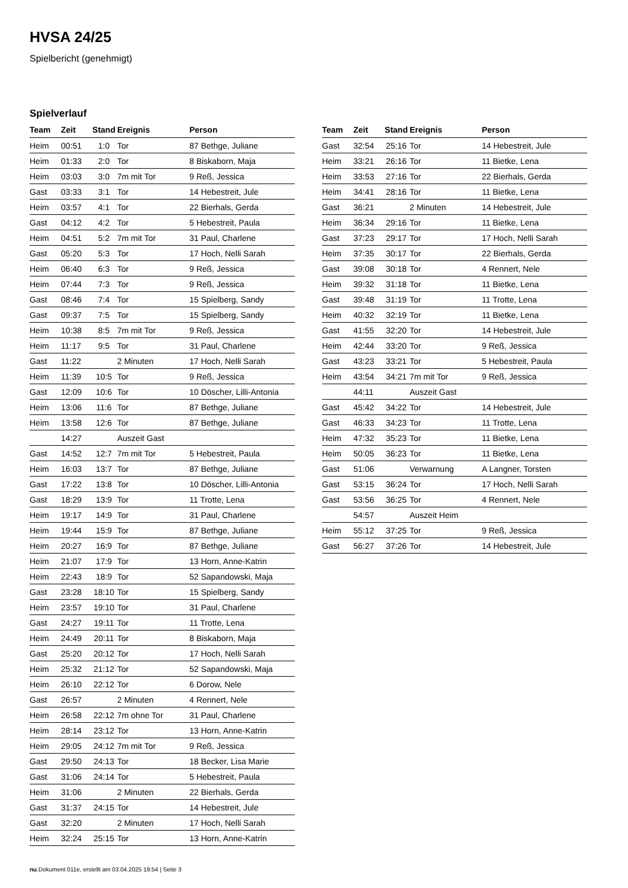HVSA 24/25
Spielbericht (genehmigt)
Spielverlauf
| Team | Zeit | Stand | Ereignis | Person |
| --- | --- | --- | --- | --- |
| Heim | 00:51 | 1:0 | Tor | 87 Bethge, Juliane |
| Heim | 01:33 | 2:0 | Tor | 8 Biskaborn, Maja |
| Heim | 03:03 | 3:0 | 7m mit Tor | 9 Reß, Jessica |
| Gast | 03:33 | 3:1 | Tor | 14 Hebestreit, Jule |
| Heim | 03:57 | 4:1 | Tor | 22 Bierhals, Gerda |
| Gast | 04:12 | 4:2 | Tor | 5 Hebestreit, Paula |
| Heim | 04:51 | 5:2 | 7m mit Tor | 31 Paul, Charlene |
| Gast | 05:20 | 5:3 | Tor | 17 Hoch, Nelli Sarah |
| Heim | 06:40 | 6:3 | Tor | 9 Reß, Jessica |
| Heim | 07:44 | 7:3 | Tor | 9 Reß, Jessica |
| Gast | 08:46 | 7:4 | Tor | 15 Spielberg, Sandy |
| Gast | 09:37 | 7:5 | Tor | 15 Spielberg, Sandy |
| Heim | 10:38 | 8:5 | 7m mit Tor | 9 Reß, Jessica |
| Heim | 11:17 | 9:5 | Tor | 31 Paul, Charlene |
| Gast | 11:22 | | 2 Minuten | 17 Hoch, Nelli Sarah |
| Heim | 11:39 | 10:5 | Tor | 9 Reß, Jessica |
| Gast | 12:09 | 10:6 | Tor | 10 Döscher, Lilli-Antonia |
| Heim | 13:06 | 11:6 | Tor | 87 Bethge, Juliane |
| Heim | 13:58 | 12:6 | Tor | 87 Bethge, Juliane |
| | 14:27 | | Auszeit Gast | |
| Gast | 14:52 | 12:7 | 7m mit Tor | 5 Hebestreit, Paula |
| Heim | 16:03 | 13:7 | Tor | 87 Bethge, Juliane |
| Gast | 17:22 | 13:8 | Tor | 10 Döscher, Lilli-Antonia |
| Gast | 18:29 | 13:9 | Tor | 11 Trotte, Lena |
| Heim | 19:17 | 14:9 | Tor | 31 Paul, Charlene |
| Heim | 19:44 | 15:9 | Tor | 87 Bethge, Juliane |
| Heim | 20:27 | 16:9 | Tor | 87 Bethge, Juliane |
| Heim | 21:07 | 17:9 | Tor | 13 Horn, Anne-Katrin |
| Heim | 22:43 | 18:9 | Tor | 52 Sapandowski, Maja |
| Gast | 23:28 | 18:10 | Tor | 15 Spielberg, Sandy |
| Heim | 23:57 | 19:10 | Tor | 31 Paul, Charlene |
| Gast | 24:27 | 19:11 | Tor | 11 Trotte, Lena |
| Heim | 24:49 | 20:11 | Tor | 8 Biskaborn, Maja |
| Gast | 25:20 | 20:12 | Tor | 17 Hoch, Nelli Sarah |
| Heim | 25:32 | 21:12 | Tor | 52 Sapandowski, Maja |
| Heim | 26:10 | 22:12 | Tor | 6 Dorow, Nele |
| Gast | 26:57 | | 2 Minuten | 4 Rennert, Nele |
| Heim | 26:58 | 22:12 | 7m ohne Tor | 31 Paul, Charlene |
| Heim | 28:14 | 23:12 | Tor | 13 Horn, Anne-Katrin |
| Heim | 29:05 | 24:12 | 7m mit Tor | 9 Reß, Jessica |
| Gast | 29:50 | 24:13 | Tor | 18 Becker, Lisa Marie |
| Gast | 31:06 | 24:14 | Tor | 5 Hebestreit, Paula |
| Heim | 31:06 | | 2 Minuten | 22 Bierhals, Gerda |
| Gast | 31:37 | 24:15 | Tor | 14 Hebestreit, Jule |
| Gast | 32:20 | | 2 Minuten | 17 Hoch, Nelli Sarah |
| Heim | 32:24 | 25:15 | Tor | 13 Horn, Anne-Katrin |
| Team | Zeit | Stand | Ereignis | Person |
| --- | --- | --- | --- | --- |
| Gast | 32:54 | 25:16 | Tor | 14 Hebestreit, Jule |
| Heim | 33:21 | 26:16 | Tor | 11 Bietke, Lena |
| Heim | 33:53 | 27:16 | Tor | 22 Bierhals, Gerda |
| Heim | 34:41 | 28:16 | Tor | 11 Bietke, Lena |
| Gast | 36:21 | | 2 Minuten | 14 Hebestreit, Jule |
| Heim | 36:34 | 29:16 | Tor | 11 Bietke, Lena |
| Gast | 37:23 | 29:17 | Tor | 17 Hoch, Nelli Sarah |
| Heim | 37:35 | 30:17 | Tor | 22 Bierhals, Gerda |
| Gast | 39:08 | 30:18 | Tor | 4 Rennert, Nele |
| Heim | 39:32 | 31:18 | Tor | 11 Bietke, Lena |
| Gast | 39:48 | 31:19 | Tor | 11 Trotte, Lena |
| Heim | 40:32 | 32:19 | Tor | 11 Bietke, Lena |
| Gast | 41:55 | 32:20 | Tor | 14 Hebestreit, Jule |
| Heim | 42:44 | 33:20 | Tor | 9 Reß, Jessica |
| Gast | 43:23 | 33:21 | Tor | 5 Hebestreit, Paula |
| Heim | 43:54 | 34:21 | 7m mit Tor | 9 Reß, Jessica |
| | 44:11 | | Auszeit Gast | |
| Gast | 45:42 | 34:22 | Tor | 14 Hebestreit, Jule |
| Gast | 46:33 | 34:23 | Tor | 11 Trotte, Lena |
| Heim | 47:32 | 35:23 | Tor | 11 Bietke, Lena |
| Heim | 50:05 | 36:23 | Tor | 11 Bietke, Lena |
| Gast | 51:06 | | Verwarnung | A Langner, Torsten |
| Gast | 53:15 | 36:24 | Tor | 17 Hoch, Nelli Sarah |
| Gast | 53:56 | 36:25 | Tor | 4 Rennert, Nele |
| | 54:57 | | Auszeit Heim | |
| Heim | 55:12 | 37:25 | Tor | 9 Reß, Jessica |
| Gast | 56:27 | 37:26 | Tor | 14 Hebestreit, Jule |
nu.Dokument 011e, erstellt am 03.04.2025 19:54 | Seite 3